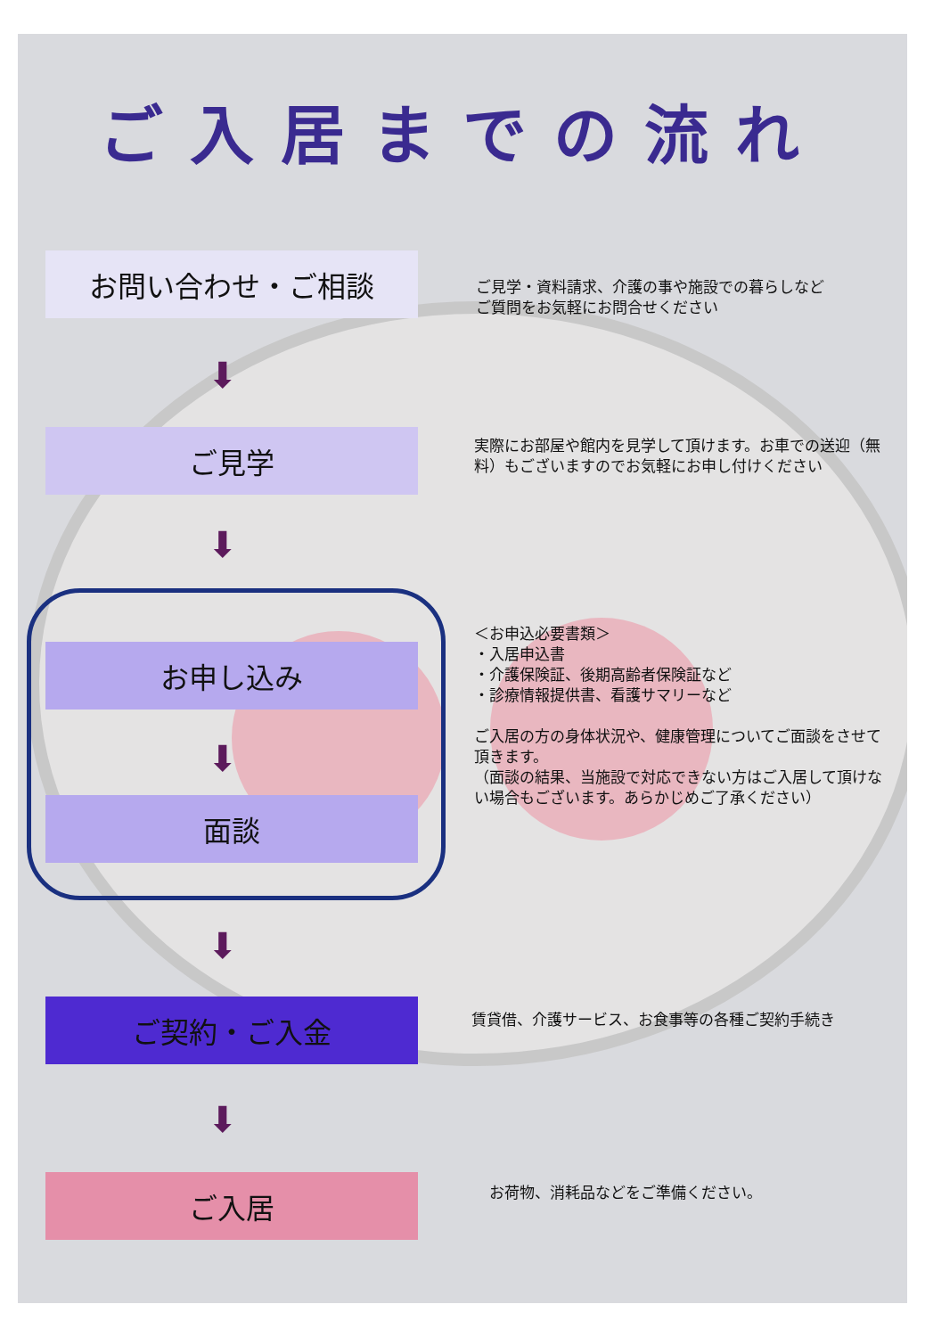ご入居までの流れ
お問い合わせ・ご相談
ご見学・資料請求、介護の事や施設での暮らしなど
ご質問をお気軽にお問合せください
⬇
ご見学
実際にお部屋や館内を見学して頂けます。お車での送迎（無料）もございますのでお気軽にお申し付けください
⬇
お申し込み
＜お申込必要書類＞
・入居申込書
・介護保険証、後期高齢者保険証など
・診療情報提供書、看護サマリーなど
ご入居の方の身体状況や、健康管理についてご面談をさせて頂きます。
（面談の結果、当施設で対応できない方はご入居して頂けない場合もございます。あらかじめご了承ください）
⬇
面談
⬇
ご契約・ご入金
賃貸借、介護サービス、お食事等の各種ご契約手続き
⬇
ご入居
お荷物、消耗品などをご準備ください。